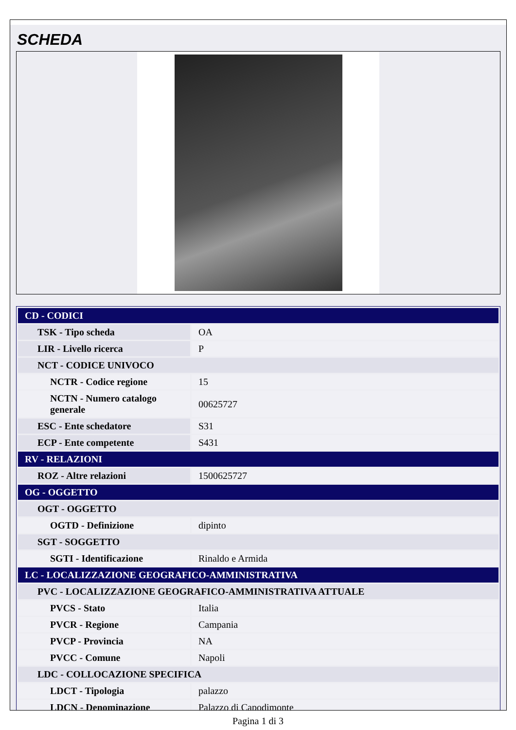SCHEDA
| CD - CODICI | |
| TSK - Tipo scheda | OA |
| LIR - Livello ricerca | P |
| NCT - CODICE UNIVOCO | |
| NCTR - Codice regione | 15 |
| NCTN - Numero catalogo generale | 00625727 |
| ESC - Ente schedatore | S31 |
| ECP - Ente competente | S431 |
| RV - RELAZIONI | |
| ROZ - Altre relazioni | 1500625727 |
| OG - OGGETTO | |
| OGT - OGGETTO | |
| OGTD - Definizione | dipinto |
| SGT - SOGGETTO | |
| SGTI - Identificazione | Rinaldo e Armida |
| LC - LOCALIZZAZIONE GEOGRAFICO-AMMINISTRATIVA | |
| PVC - LOCALIZZAZIONE GEOGRAFICO-AMMINISTRATIVA ATTUALE | |
| PVCS - Stato | Italia |
| PVCR - Regione | Campania |
| PVCP - Provincia | NA |
| PVCC - Comune | Napoli |
| LDC - COLLOCAZIONE SPECIFICA | |
| LDCT - Tipologia | palazzo |
| LDCN - Denominazione | Palazzo di Capodimonte |
Pagina 1 di 3